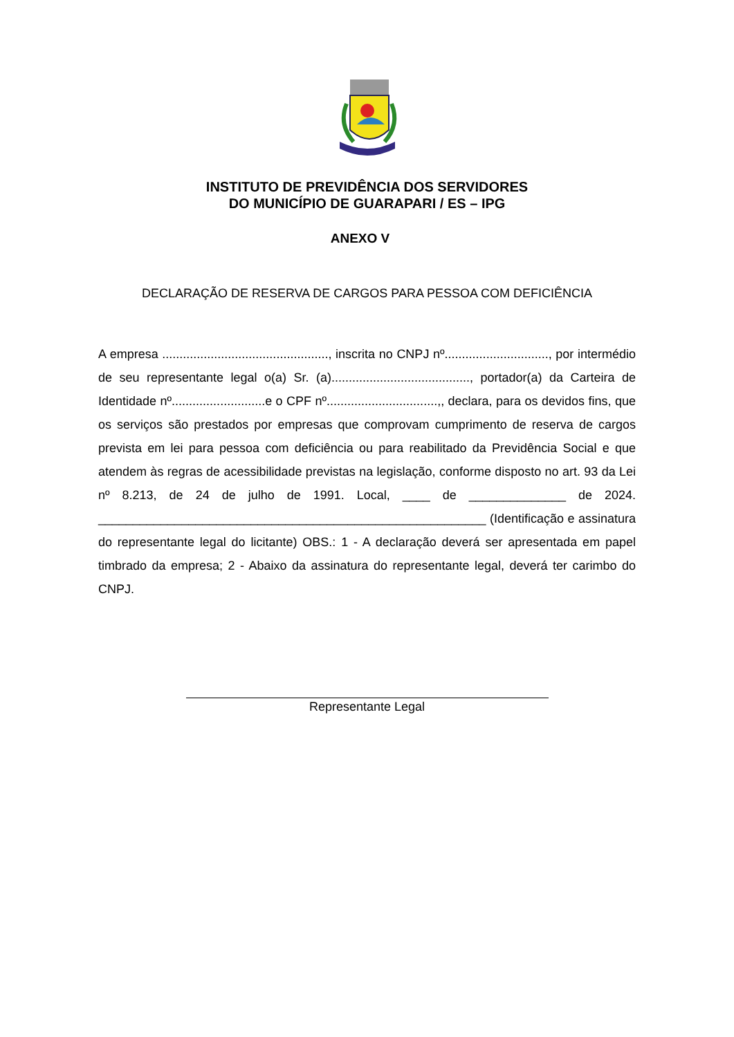INSTITUTO DE PREVIDÊNCIA DOS SERVIDORES
DO MUNICÍPIO DE GUARAPARI / ES – IPG
ANEXO V
DECLARAÇÃO DE RESERVA DE CARGOS PARA PESSOA COM DEFICIÊNCIA
A empresa ................................................, inscrita no CNPJ nº.............................., por intermédio de seu representante legal o(a) Sr. (a)........................................, portador(a) da Carteira de Identidade nº...........................e o CPF nº................................,, declara, para os devidos fins, que os serviços são prestados por empresas que comprovam cumprimento de reserva de cargos prevista em lei para pessoa com deficiência ou para reabilitado da Previdência Social e que atendem às regras de acessibilidade previstas na legislação, conforme disposto no art. 93 da Lei nº 8.213, de 24 de julho de 1991. Local, ____ de ______________ de 2024. ________________________________________________________ (Identificação e assinatura do representante legal do licitante) OBS.: 1 - A declaração deverá ser apresentada em papel timbrado da empresa; 2 - Abaixo da assinatura do representante legal, deverá ter carimbo do CNPJ.
Representante Legal